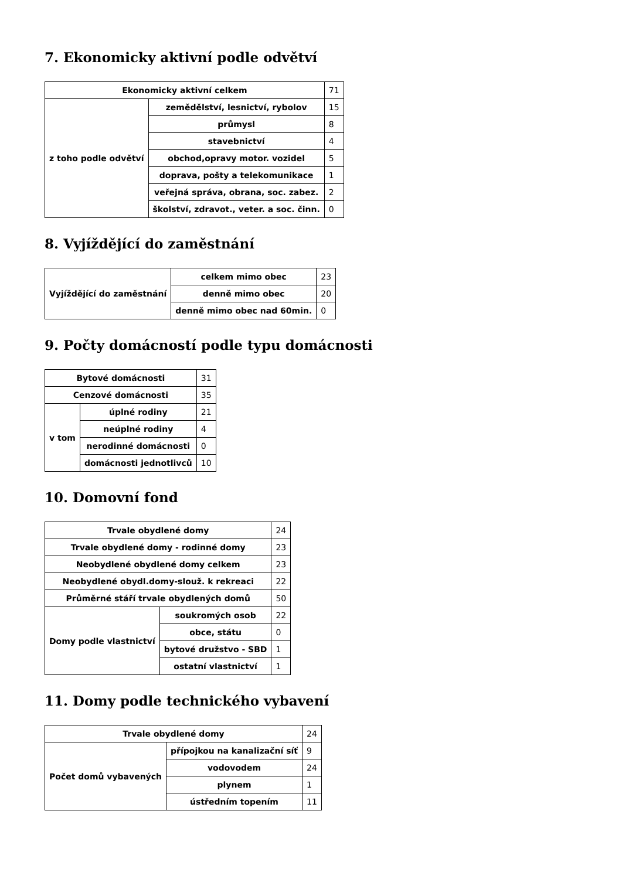7. Ekonomicky aktivní podle odvětví
| Ekonomicky aktivní celkem | | 71 |
| z toho podle odvětví | zemědělství, lesnictví, rybolov | 15 |
| | průmysl | 8 |
| | stavebnictví | 4 |
| | obchod,opravy motor. vozidel | 5 |
| | doprava, pošty a telekomunikace | 1 |
| | veřejná správa, obrana, soc. zabez. | 2 |
| | školství, zdravot., veter. a soc. činn. | 0 |
8. Vyjíždějící do zaměstnání
| Vyjíždějící do zaměstnání | celkem mimo obec | 23 |
| | denně mimo obec | 20 |
| | denně mimo obec nad 60min. | 0 |
9. Počty domácností podle typu domácnosti
| Bytové domácnosti | | 31 |
| Cenzové domácnosti | | 35 |
| v tom | úplné rodiny | 21 |
| | neúplné rodiny | 4 |
| | nerodinné domácnosti | 0 |
| | domácnosti jednotlivců | 10 |
10. Domovní fond
| Trvale obydlené domy | | 24 |
| Trvale obydlené domy - rodinné domy | | 23 |
| Neobydlené obydlené domy celkem | | 23 |
| Neobydlené obydl.domy-slouž. k rekreaci | | 22 |
| Průměrné stáří trvale obydlených domů | | 50 |
| Domy podle vlastnictví | soukromých osob | 22 |
| | obce, státu | 0 |
| | bytové družstvo - SBD | 1 |
| | ostatní vlastnictví | 1 |
11. Domy podle technického vybavení
| Trvale obydlené domy | | 24 |
| Počet domů vybavených | přípojkou na kanalizační síť | 9 |
| | vodovodem | 24 |
| | plynem | 1 |
| | ústředním topením | 11 |